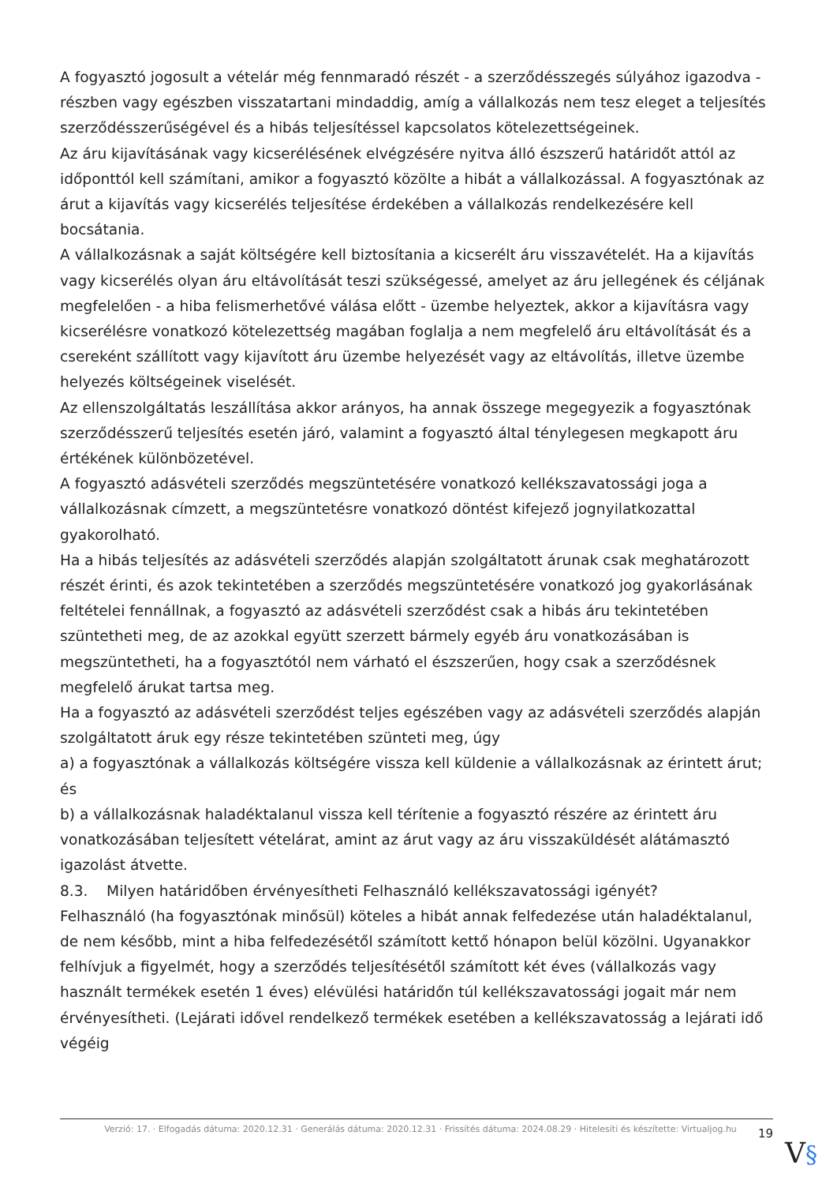A fogyasztó jogosult a vételár még fennmaradó részét - a szerződésszegés súlyához igazodva - részben vagy egészben visszatartani mindaddig, amíg a vállalkozás nem tesz eleget a teljesítés szerződésszerűségével és a hibás teljesítéssel kapcsolatos kötelezettségeinek.
Az áru kijavításának vagy kicserélésének elvégzésére nyitva álló észszerű határidőt attól az időponttól kell számítani, amikor a fogyasztó közölte a hibát a vállalkozással. A fogyasztónak az árut a kijavítás vagy kicserélés teljesítése érdekében a vállalkozás rendelkezésére kell bocsátania.
A vállalkozásnak a saját költségére kell biztosítania a kicserélt áru visszavételét. Ha a kijavítás vagy kicserélés olyan áru eltávolítását teszi szükségessé, amelyet az áru jellegének és céljának megfelelően - a hiba felismerhetővé válása előtt - üzembe helyeztek, akkor a kijavításra vagy kicserélésre vonatkozó kötelezettség magában foglalja a nem megfelelő áru eltávolítását és a csereként szállított vagy kijavított áru üzembe helyezését vagy az eltávolítás, illetve üzembe helyezés költségeinek viselését.
Az ellenszolgáltatás leszállítása akkor arányos, ha annak összege megegyezik a fogyasztónak szerződésszerű teljesítés esetén járó, valamint a fogyasztó által ténylegesen megkapott áru értékének különbözetével.
A fogyasztó adásvételi szerződés megszüntetésére vonatkozó kellékszavatossági joga a vállalkozásnak címzett, a megszüntetésre vonatkozó döntést kifejező jognyilatkozattal gyakorolható.
Ha a hibás teljesítés az adásvételi szerződés alapján szolgáltatott árunak csak meghatározott részét érinti, és azok tekintetében a szerződés megszüntetésére vonatkozó jog gyakorlásának feltételei fennállnak, a fogyasztó az adásvételi szerződést csak a hibás áru tekintetében szüntetheti meg, de az azokkal együtt szerzett bármely egyéb áru vonatkozásában is megszüntetheti, ha a fogyasztótól nem várható el észszerűen, hogy csak a szerződésnek megfelelő árukat tartsa meg.
Ha a fogyasztó az adásvételi szerződést teljes egészében vagy az adásvételi szerződés alapján szolgáltatott áruk egy része tekintetében szünteti meg, úgy
a) a fogyasztónak a vállalkozás költségére vissza kell küldenie a vállalkozásnak az érintett árut; és
b) a vállalkozásnak haladéktalanul vissza kell térítenie a fogyasztó részére az érintett áru vonatkozásában teljesített vételárat, amint az árut vagy az áru visszaküldését alátámasztó igazolást átvette.
8.3. Milyen határidőben érvényesítheti Felhasználó kellékszavatossági igényét?
Felhasználó (ha fogyasztónak minősül) köteles a hibát annak felfedezése után haladéktalanul, de nem később, mint a hiba felfedezésétől számított kettő hónapon belül közölni. Ugyanakkor felhívjuk a figyelmét, hogy a szerződés teljesítésétől számított két éves (vállalkozás vagy használt termékek esetén 1 éves) elévülési határidőn túl kellékszavatossági jogait már nem érvényesítheti. (Lejárati idővel rendelkező termékek esetében a kellékszavatosság a lejárati idő végéig
Verzió: 17. · Elfogadás dátuma: 2020.12.31 · Generálás dátuma: 2020.12.31 · Frissítés dátuma: 2024.08.29 · Hitelesíti és készítette: Virtualjog.hu
19
V§